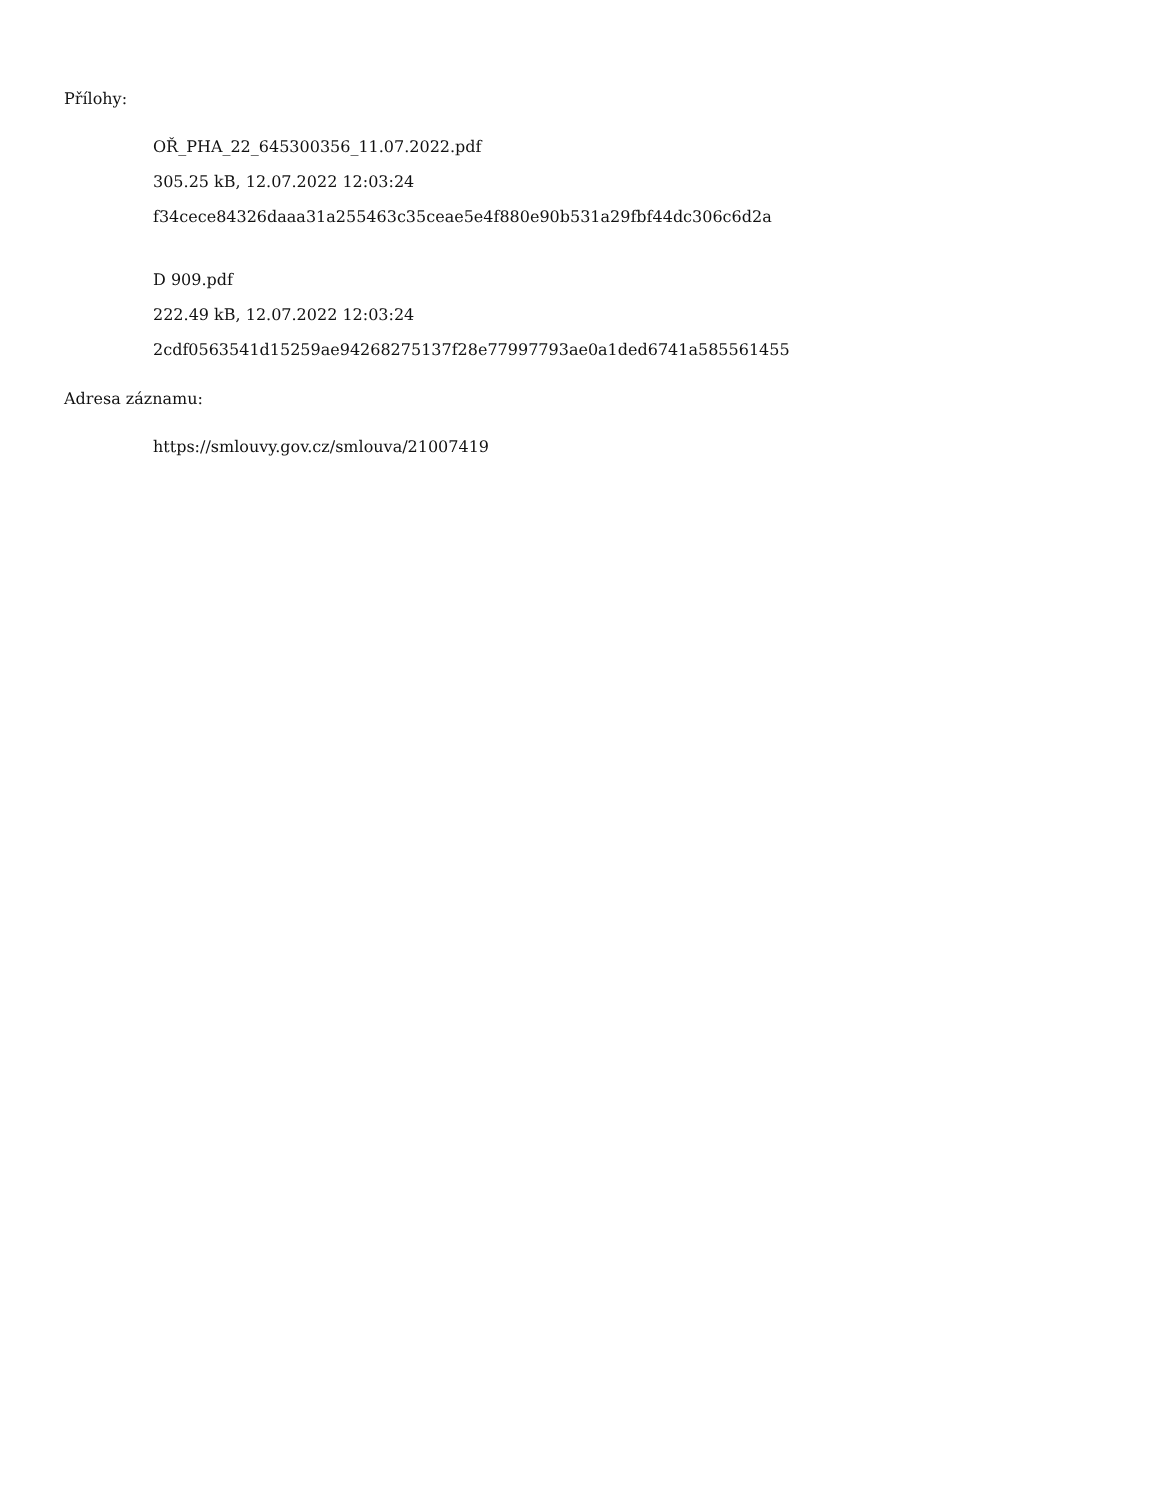Přílohy:
OŘ_PHA_22_645300356_11.07.2022.pdf
305.25 kB, 12.07.2022 12:03:24
f34cece84326daaa31a255463c35ceae5e4f880e90b531a29fbf44dc306c6d2a
D 909.pdf
222.49 kB, 12.07.2022 12:03:24
2cdf0563541d15259ae94268275137f28e77997793ae0a1ded6741a585561455
Adresa záznamu:
https://smlouvy.gov.cz/smlouva/21007419